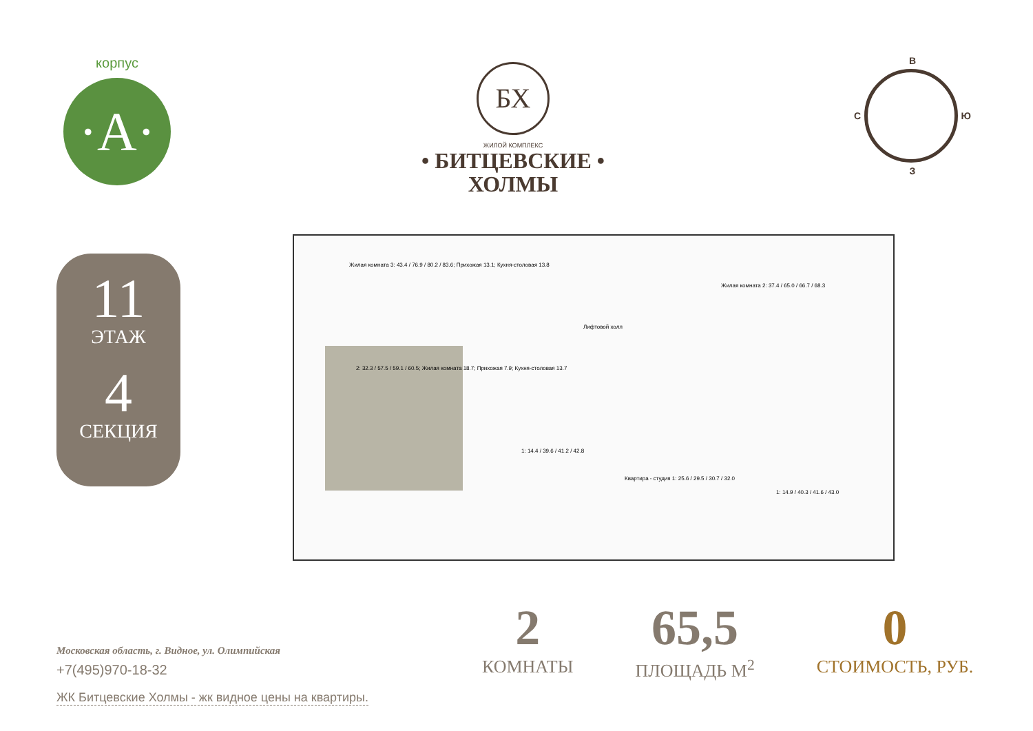корпус
·A·
БХ
ЖИЛОЙ КОМПЛЕКС
• БИТЦЕВСКИЕ •
ХОЛМЫ
В
С Ю
З
11
ЭТАЖ
4
СЕКЦИЯ
Жилая комната 3: 43.4 / 76.9 / 80.2 / 83.6; Прихожая 13.1; Кухня-столовая 13.8
2: 32.3 / 57.5 / 59.1 / 60.5; Жилая комната 18.7; Прихожая 7.9; Кухня-столовая 13.7
Лифтовой холл
Жилая комната 2: 37.4 / 65.0 / 66.7 / 68.3
1: 14.4 / 39.6 / 41.2 / 42.8
Квартира - студия 1: 25.6 / 29.5 / 30.7 / 32.0
1: 14.9 / 40.3 / 41.6 / 43.0
Московская область, г. Видное, ул. Олимпийская
+7(495)970-18-32
ЖК Битцевские Холмы - жк видное цены на квартиры.
2
КОМНАТЫ
65,5
ПЛОЩАДЬ М<sup>2</sup>
0
СТОИМОСТЬ, РУБ.